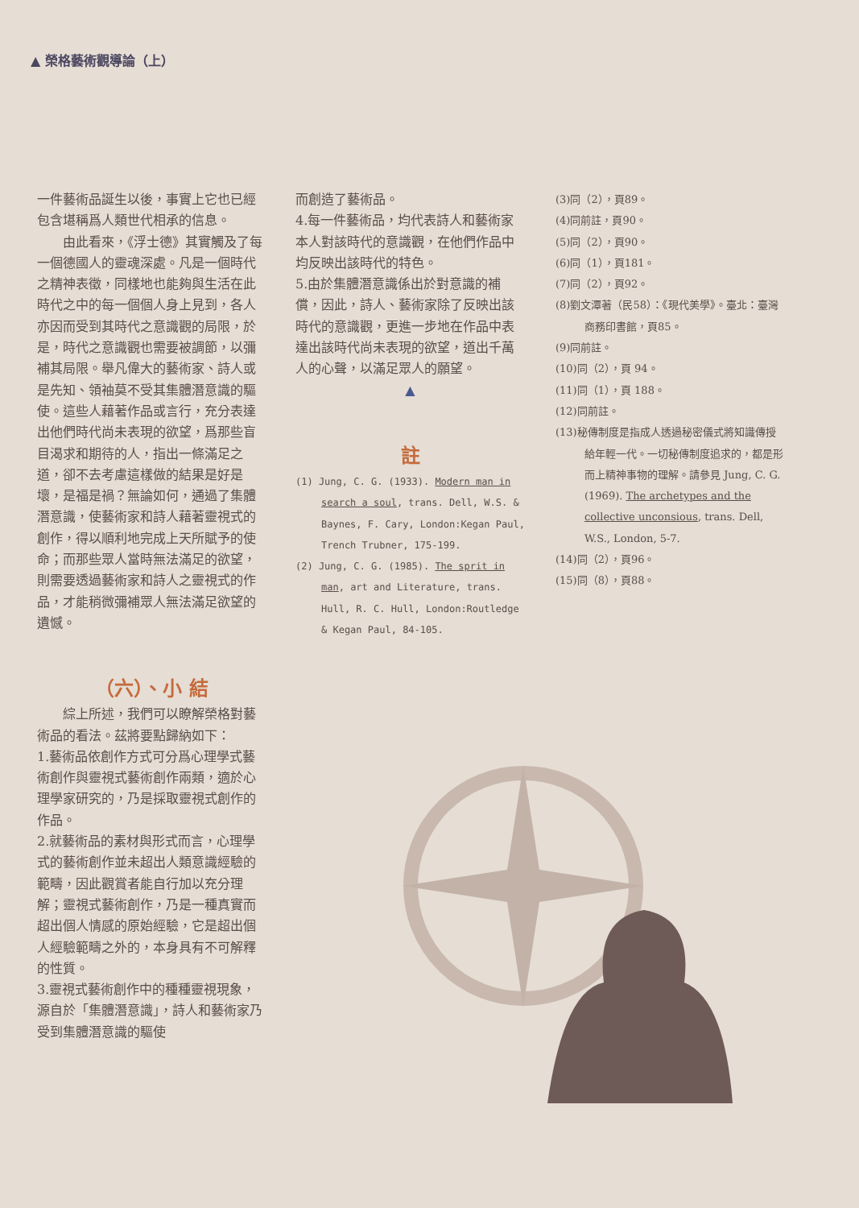▲ 榮格藝術觀導論（上）
一件藝術品誕生以後，事實上它也已經包含堪稱爲人類世代相承的信息。
由此看來，《浮士德》其實觸及了每一個德國人的靈魂深處。凡是一個時代之精神表徵，同樣地也能夠與生活在此時代之中的每一個個人身上見到，各人亦因而受到其時代之意識觀的局限，於是，時代之意識觀也需要被調節，以彌補其局限。舉凡偉大的藝術家、詩人或是先知、領袖莫不受其集體潛意識的驅使。這些人藉著作品或言行，充分表達出他們時代尚未表現的欲望，爲那些盲目渴求和期待的人，指出一條滿足之道，卻不去考慮這樣做的結果是好是壞，是福是禍？無論如何，通過了集體潛意識，使藝術家和詩人藉著靈視式的創作，得以順利地完成上天所賦予的使命；而那些眾人當時無法滿足的欲望，則需要透過藝術家和詩人之靈視式的作品，才能稍微彌補眾人無法滿足欲望的遺憾。
（六）、小 結
綜上所述，我們可以瞭解榮格對藝術品的看法。茲將要點歸納如下：
1.藝術品依創作方式可分爲心理學式藝術創作與靈視式藝術創作兩類，適於心理學家研究的，乃是採取靈視式創作的作品。
2.就藝術品的素材與形式而言，心理學式的藝術創作並未超出人類意識經驗的範疇，因此觀賞者能自行加以充分理解；靈視式藝術創作，乃是一種真實而超出個人情感的原始經驗，它是超出個人經驗範疇之外的，本身具有不可解釋的性質。
3.靈視式藝術創作中的種種靈視現象，源自於「集體潛意識」，詩人和藝術家乃受到集體潛意識的驅使
而創造了藝術品。
4.每一件藝術品，均代表詩人和藝術家本人對該時代的意識觀，在他們作品中均反映出該時代的特色。
5.由於集體潛意識係出於對意識的補償，因此，詩人、藝術家除了反映出該時代的意識觀，更進一步地在作品中表達出該時代尚未表現的欲望，道出千萬人的心聲，以滿足眾人的願望。
▲
註
(1) Jung, C. G. (1933). Modern man in search a soul, trans. Dell, W.S. & Baynes, F. Cary, London:Kegan Paul, Trench Trubner, 175-199.
(2) Jung, C. G. (1985). The sprit in man, art and Literature, trans. Hull, R. C. Hull, London:Routledge & Kegan Paul, 84-105.
(3)同（2），頁89。
(4)同前註，頁90。
(5)同（2），頁90。
(6)同（1），頁181。
(7)同（2），頁92。
(8)劉文潭著（民58）：《現代美學》。臺北：臺灣商務印書館，頁85。
(9)同前註。
(10)同（2），頁 94。
(11)同（1），頁 188。
(12)同前註。
(13)秘傳制度是指成人透過秘密儀式將知識傳授給年輕一代。一切秘傳制度追求的，都是形而上精神事物的理解。請參見 Jung, C. G. (1969). The archetypes and the collective unconsious, trans. Dell, W.S., London, 5-7.
(14)同（2），頁96。
(15)同（8），頁88。